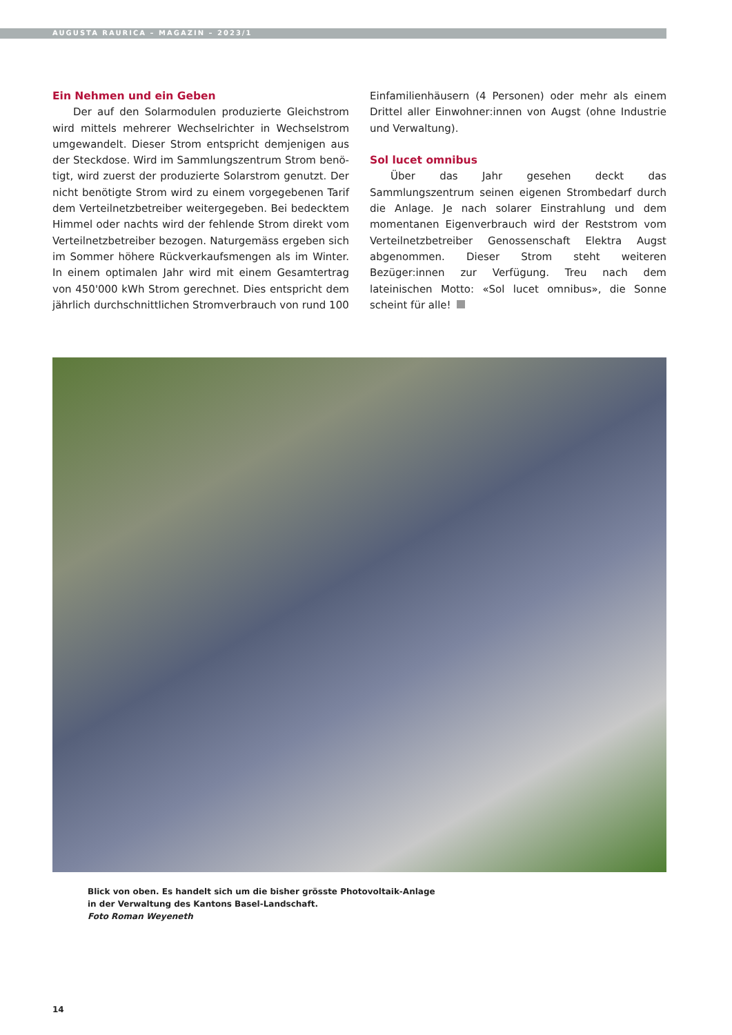AUGUSTA RAURICA – MAGAZIN – 2023/1
Ein Nehmen und ein Geben
Der auf den Solarmodulen produzierte Gleichstrom wird mittels mehrerer Wechselrichter in Wechselstrom umgewandelt. Dieser Strom entspricht demjenigen aus der Steckdose. Wird im Sammlungszentrum Strom benö­tigt, wird zuerst der produzierte Solarstrom genutzt. Der nicht benötigte Strom wird zu einem vorgegebenen Tarif dem Verteilnetzbetreiber weitergegeben. Bei bedecktem Himmel oder nachts wird der fehlende Strom direkt vom Verteilnetzbetreiber bezogen. Naturgemäss ergeben sich im Sommer höhere Rückverkaufsmengen als im Winter. In einem optimalen Jahr wird mit einem Gesamtertrag von 450'000 kWh Strom gerechnet. Dies entspricht dem jährlich durchschnittlichen Stromverbrauch von rund 100
Einfamilienhäusern (4 Personen) oder mehr als einem Drittel aller Einwohner:innen von Augst (ohne Industrie und Verwaltung).
Sol lucet omnibus
Über das Jahr gesehen deckt das Sammlungszentrum seinen eigenen Strombedarf durch die Anlage. Je nach solarer Einstrahlung und dem momentanen Eigenver­brauch wird der Reststrom vom Verteilnetzbetreiber Genossenschaft Elektra Augst abgenommen. Dieser Strom steht weiteren Bezüger:innen zur Verfügung. Treu nach dem lateinischen Motto: «Sol lucet omnibus», die Sonne scheint für alle!
Blick von oben. Es handelt sich um die bisher grösste Photovoltaik-Anlage
in der Verwaltung des Kantons Basel-Landschaft.
Foto Roman Weyeneth
14